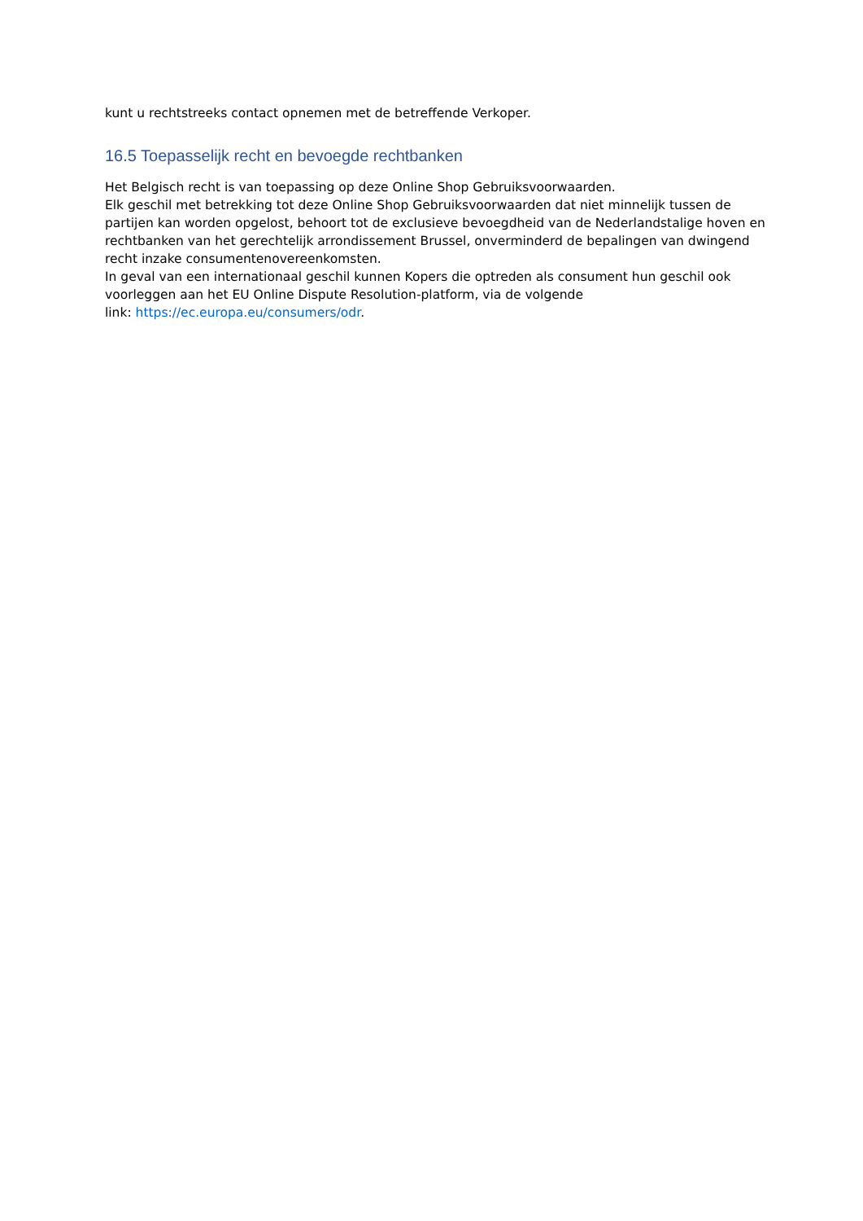kunt u rechtstreeks contact opnemen met de betreffende Verkoper.
16.5 Toepasselijk recht en bevoegde rechtbanken
Het Belgisch recht is van toepassing op deze Online Shop Gebruiksvoorwaarden.
Elk geschil met betrekking tot deze Online Shop Gebruiksvoorwaarden dat niet minnelijk tussen de partijen kan worden opgelost, behoort tot de exclusieve bevoegdheid van de Nederlandstalige hoven en rechtbanken van het gerechtelijk arrondissement Brussel, onverminderd de bepalingen van dwingend recht inzake consumentenovereenkomsten.
In geval van een internationaal geschil kunnen Kopers die optreden als consument hun geschil ook voorleggen aan het EU Online Dispute Resolution-platform, via de volgende
link: https://ec.europa.eu/consumers/odr.